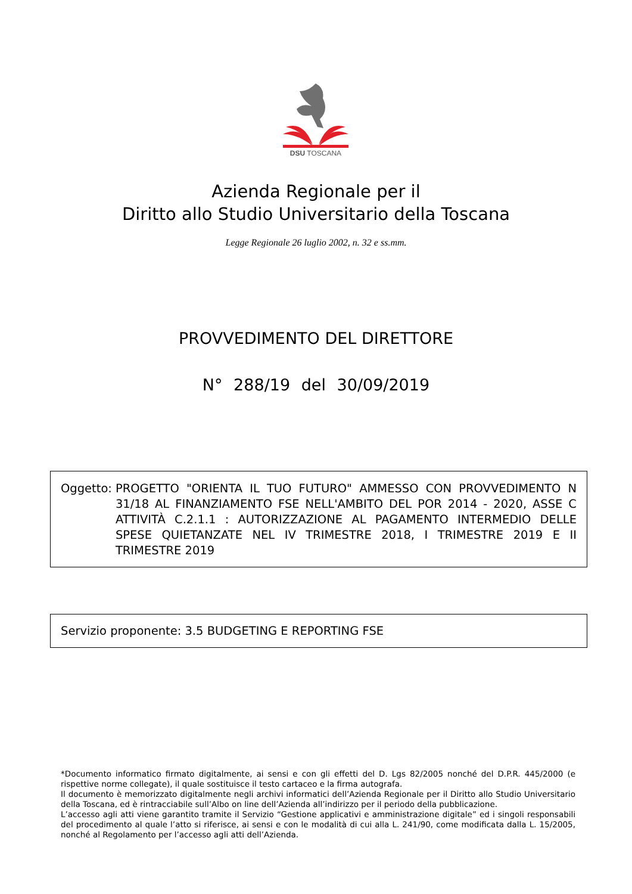DSU TOSCANA
Azienda Regionale per il
Diritto allo Studio Universitario della Toscana
Legge Regionale 26 luglio 2002, n. 32 e ss.mm.
PROVVEDIMENTO DEL DIRETTORE
N° 288/19 del 30/09/2019
Oggetto: PROGETTO "ORIENTA IL TUO FUTURO" AMMESSO CON PROVVEDIMENTO N 31/18 AL FINANZIAMENTO FSE NELL'AMBITO DEL POR 2014 - 2020, ASSE C ATTIVITÀ C.2.1.1 : AUTORIZZAZIONE AL PAGAMENTO INTERMEDIO DELLE SPESE QUIETANZATE NEL IV TRIMESTRE 2018, I TRIMESTRE 2019 E II TRIMESTRE 2019
Servizio proponente: 3.5 BUDGETING E REPORTING FSE
*Documento informatico firmato digitalmente, ai sensi e con gli effetti del D. Lgs 82/2005 nonché del D.P.R. 445/2000 (e rispettive norme collegate), il quale sostituisce il testo cartaceo e la firma autografa.
Il documento è memorizzato digitalmente negli archivi informatici dell’Azienda Regionale per il Diritto allo Studio Universitario della Toscana, ed è rintracciabile sull’Albo on line dell’Azienda all’indirizzo per il periodo della pubblicazione.
L’accesso agli atti viene garantito tramite il Servizio “Gestione applicativi e amministrazione digitale” ed i singoli responsabili del procedimento al quale l’atto si riferisce, ai sensi e con le modalità di cui alla L. 241/90, come modificata dalla L. 15/2005, nonché al Regolamento per l’accesso agli atti dell’Azienda.